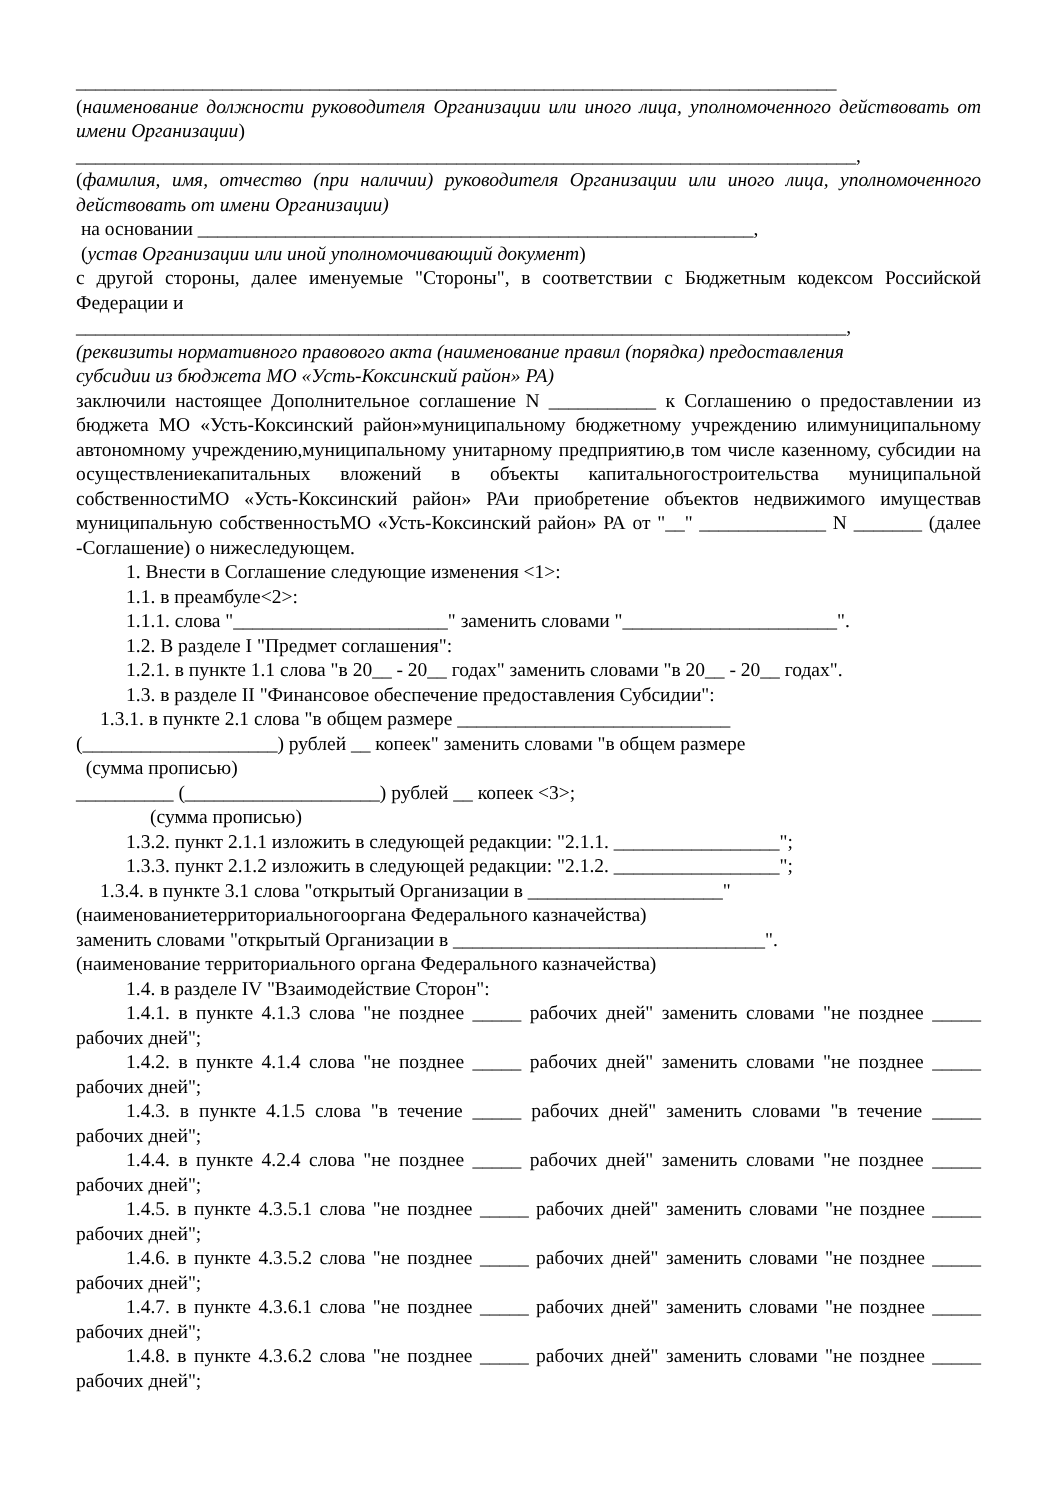______________________________________________________________________________
(наименование должности руководителя Организации или иного лица, уполномоченного действовать от имени Организации)
________________________________________________________________________________,
(фамилия, имя, отчество (при наличии) руководителя Организации или иного лица, уполномоченного действовать от имени Организации)
на основании _________________________________________________________,
(устав Организации или иной уполномочивающий документ)
с другой стороны, далее именуемые "Стороны", в соответствии с Бюджетным кодексом Российской Федерации и
_______________________________________________________________________________,
(реквизиты нормативного правового акта (наименование правил (порядка) предоставления
субсидии из бюджета МО «Усть-Коксинский район» РА)
заключили настоящее Дополнительное соглашение N ___________ к Соглашению о предоставлении из бюджета МО «Усть-Коксинский район»муниципальному бюджетному учреждению илимуниципальному автономному учреждению,муниципальному унитарному предприятию,в том числе казенному, субсидии на осуществлениекапитальных вложений в объекты капитальногостроительства муниципальной собственностиМО «Усть-Коксинский район» РАи приобретение объектов недвижимого имуществав муниципальную собственностьМО «Усть-Коксинский район» РА от "__" _____________ N _______ (далее -Соглашение) о нижеследующем.
1. Внести в Соглашение следующие изменения <1>:
1.1. в преамбуле<2>:
1.1.1. слова "______________________" заменить словами "______________________".
1.2. В разделе I "Предмет соглашения":
1.2.1. в пункте 1.1 слова "в 20__ - 20__ годах" заменить словами "в 20__ - 20__ годах".
1.3. в разделе II "Финансовое обеспечение предоставления Субсидии":
1.3.1. в пункте 2.1 слова "в общем размере ____________________________
(____________________) рублей __ копеек" заменить словами "в общем размере
(сумма прописью)
__________ (____________________) рублей __ копеек <3>;
(сумма прописью)
1.3.2. пункт 2.1.1 изложить в следующей редакции: "2.1.1. _________________";
1.3.3. пункт 2.1.2 изложить в следующей редакции: "2.1.2. _________________";
1.3.4. в пункте 3.1 слова "открытый Организации в ____________________"
(наименованиетерриториальногооргана Федерального казначейства)
заменить словами "открытый Организации в ________________________________".
(наименование территориального органа Федерального казначейства)
1.4. в разделе IV "Взаимодействие Сторон":
1.4.1. в пункте 4.1.3 слова "не позднее _____ рабочих дней" заменить словами "не позднее _____ рабочих дней";
1.4.2. в пункте 4.1.4 слова "не позднее _____ рабочих дней" заменить словами "не позднее _____ рабочих дней";
1.4.3. в пункте 4.1.5 слова "в течение _____ рабочих дней" заменить словами "в течение _____ рабочих дней";
1.4.4. в пункте 4.2.4 слова "не позднее _____ рабочих дней" заменить словами "не позднее _____ рабочих дней";
1.4.5. в пункте 4.3.5.1 слова "не позднее _____ рабочих дней" заменить словами "не позднее _____ рабочих дней";
1.4.6. в пункте 4.3.5.2 слова "не позднее _____ рабочих дней" заменить словами "не позднее _____ рабочих дней";
1.4.7. в пункте 4.3.6.1 слова "не позднее _____ рабочих дней" заменить словами "не позднее _____ рабочих дней";
1.4.8. в пункте 4.3.6.2 слова "не позднее _____ рабочих дней" заменить словами "не позднее _____ рабочих дней";